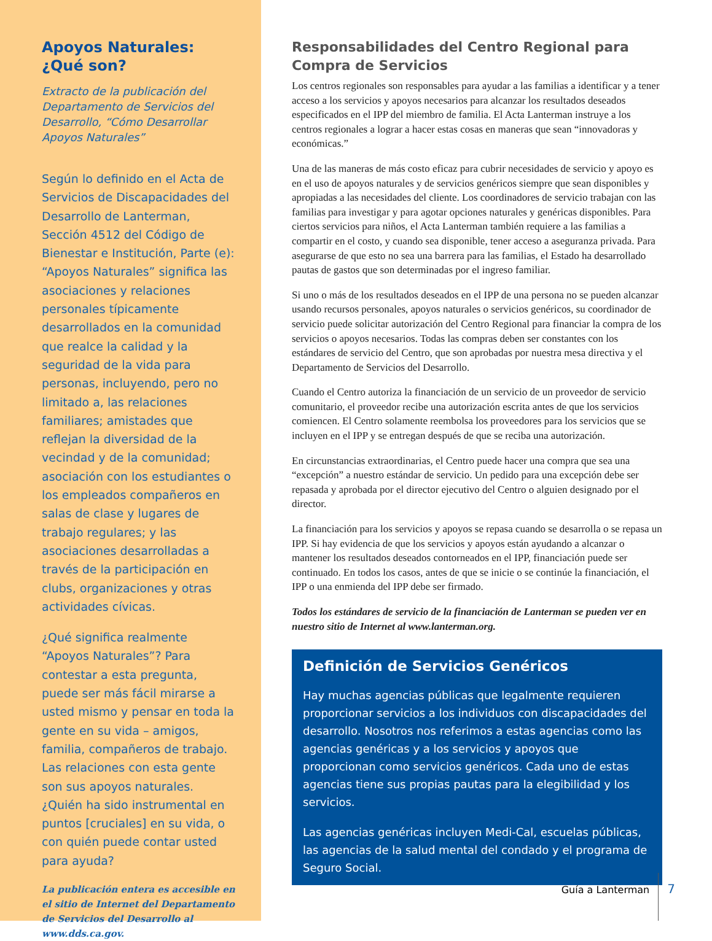Apoyos Naturales:
¿Qué son?
Extracto de la publicación del Departamento de Servicios del Desarrollo, “Cómo Desarrollar Apoyos Naturales”
Según lo definido en el Acta de Servicios de Discapacidades del Desarrollo de Lanterman, Sección 4512 del Código de Bienestar e Institución, Parte (e): “Apoyos Naturales” significa las asociaciones y relaciones personales típicamente desarrollados en la comunidad que realce la calidad y la seguridad de la vida para personas, incluyendo, pero no limitado a, las relaciones familiares; amistades que reflejan la diversidad de la vecindad y de la comunidad; asociación con los estudiantes o los empleados compañeros en salas de clase y lugares de trabajo regulares; y las asociaciones desarrolladas a través de la participación en clubs, organizaciones y otras actividades cívicas.
¿Qué significa realmente “Apoyos Naturales”? Para contestar a esta pregunta, puede ser más fácil mirarse a usted mismo y pensar en toda la gente en su vida – amigos, familia, compañeros de trabajo. Las relaciones con esta gente son sus apoyos naturales. ¿Quién ha sido instrumental en puntos [cruciales] en su vida, o con quién puede contar usted para ayuda?
La publicación entera es accesible en el sitio de Internet del Departamento de Servicios del Desarrollo al www.dds.ca.gov.
Responsabilidades del Centro Regional para Compra de Servicios
Los centros regionales son responsables para ayudar a las familias a identificar y a tener acceso a los servicios y apoyos necesarios para alcanzar los resultados deseados especificados en el IPP del miembro de familia. El Acta Lanterman instruye a los centros regionales a lograr a hacer estas cosas en maneras que sean “innovadoras y económicas.”
Una de las maneras de más costo eficaz para cubrir necesidades de servicio y apoyo es en el uso de apoyos naturales y de servicios genéricos siempre que sean disponibles y apropiadas a las necesidades del cliente. Los coordinadores de servicio trabajan con las familias para investigar y para agotar opciones naturales y genéricas disponibles. Para ciertos servicios para niños, el Acta Lanterman también requiere a las familias a compartir en el costo, y cuando sea disponible, tener acceso a aseguranza privada. Para asegurarse de que esto no sea una barrera para las familias, el Estado ha desarrollado pautas de gastos que son determinadas por el ingreso familiar.
Si uno o más de los resultados deseados en el IPP de una persona no se pueden alcanzar usando recursos personales, apoyos naturales o servicios genéricos, su coordinador de servicio puede solicitar autorización del Centro Regional para financiar la compra de los servicios o apoyos necesarios. Todas las compras deben ser constantes con los estándares de servicio del Centro, que son aprobadas por nuestra mesa directiva y el Departamento de Servicios del Desarrollo.
Cuando el Centro autoriza la financiación de un servicio de un proveedor de servicio comunitario, el proveedor recibe una autorización escrita antes de que los servicios comiencen. El Centro solamente reembolsa los proveedores para los servicios que se incluyen en el IPP y se entregan después de que se reciba una autorización.
En circunstancias extraordinarias, el Centro puede hacer una compra que sea una “excepción” a nuestro estándar de servicio. Un pedido para una excepción debe ser repasada y aprobada por el director ejecutivo del Centro o alguien designado por el director.
La financiación para los servicios y apoyos se repasa cuando se desarrolla o se repasa un IPP. Si hay evidencia de que los servicios y apoyos están ayudando a alcanzar o mantener los resultados deseados contorneados en el IPP, financiación puede ser continuado. En todos los casos, antes de que se inicie o se continúe la financiación, el IPP o una enmienda del IPP debe ser firmado.
Todos los estándares de servicio de la financiación de Lanterman se pueden ver en nuestro sitio de Internet al www.lanterman.org.
Definición de Servicios Genéricos
Hay muchas agencias públicas que legalmente requieren proporcionar servicios a los individuos con discapacidades del desarrollo. Nosotros nos referimos a estas agencias como las agencias genéricas y a los servicios y apoyos que proporcionan como servicios genéricos. Cada uno de estas agencias tiene sus propias pautas para la elegibilidad y los servicios.
Las agencias genéricas incluyen Medi-Cal, escuelas públicas, las agencias de la salud mental del condado y el programa de Seguro Social.
Guía a Lanterman 7